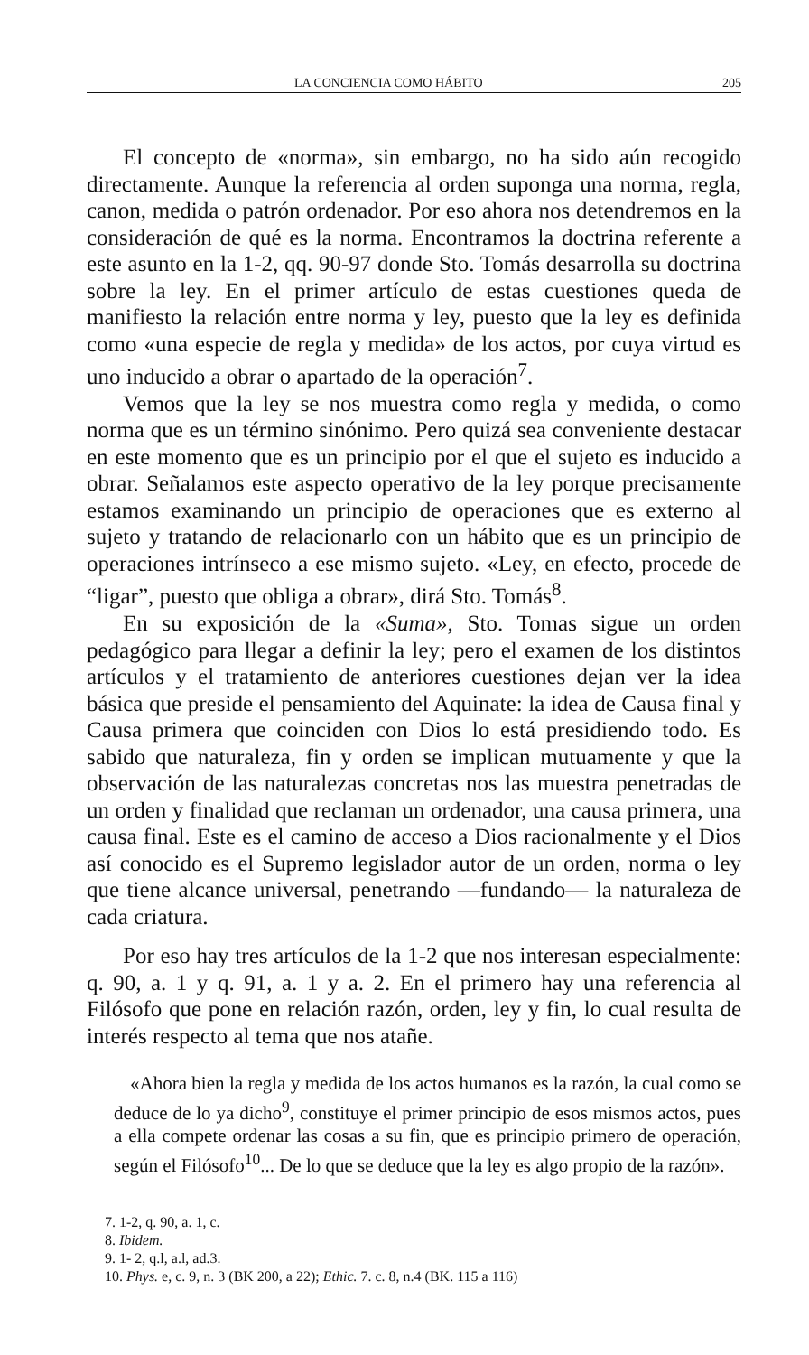LA CONCIENCIA COMO HÁBITO 205
El concepto de «norma», sin embargo, no ha sido aún recogido directamente. Aunque la referencia al orden suponga una norma, regla, canon, medida o patrón ordenador. Por eso ahora nos detendremos en la consideración de qué es la norma. Encontramos la doctrina referente a este asunto en la 1-2, qq. 90-97 donde Sto. Tomás desarrolla su doctrina sobre la ley. En el primer artículo de estas cuestiones queda de manifiesto la relación entre norma y ley, puesto que la ley es definida como «una especie de regla y medida» de los actos, por cuya virtud es uno inducido a obrar o apartado de la operación<sup>7</sup>.
Vemos que la ley se nos muestra como regla y medida, o como norma que es un término sinónimo. Pero quizá sea conveniente destacar en este momento que es un principio por el que el sujeto es inducido a obrar. Señalamos este aspecto operativo de la ley porque precisamente estamos examinando un principio de operaciones que es externo al sujeto y tratando de relacionarlo con un hábito que es un principio de operaciones intrínseco a ese mismo sujeto. «Ley, en efecto, procede de “ligar”, puesto que obliga a obrar», dirá Sto. Tomás<sup>8</sup>.
En su exposición de la «Suma», Sto. Tomas sigue un orden pedagógico para llegar a definir la ley; pero el examen de los distintos artículos y el tratamiento de anteriores cuestiones dejan ver la idea básica que preside el pensamiento del Aquinate: la idea de Causa final y Causa primera que coinciden con Dios lo está presidiendo todo. Es sabido que naturaleza, fin y orden se implican mutuamente y que la observación de las naturalezas concretas nos las muestra penetradas de un orden y finalidad que reclaman un ordenador, una causa primera, una causa final. Este es el camino de acceso a Dios racionalmente y el Dios así conocido es el Supremo legislador autor de un orden, norma o ley que tiene alcance universal, penetrando —fundando— la naturaleza de cada criatura.
Por eso hay tres artículos de la 1-2 que nos interesan especialmente: q. 90, a. 1 y q. 91, a. 1 y a. 2. En el primero hay una referencia al Filósofo que pone en relación razón, orden, ley y fin, lo cual resulta de interés respecto al tema que nos atañe.
«Ahora bien la regla y medida de los actos humanos es la razón, la cual como se deduce de lo ya dicho<sup>9</sup>, constituye el primer principio de esos mismos actos, pues a ella compete ordenar las cosas a su fin, que es principio primero de operación, según el Filósofo<sup>10</sup>... De lo que se deduce que la ley es algo propio de la razón».
7. 1-2, q. 90, a. 1, c.
8. Ibidem.
9. 1- 2, q.l, a.l, ad.3.
10. Phys. e, c. 9, n. 3 (BK 200, a 22); Ethic. 7. c. 8, n.4 (BK. 115 a 116)